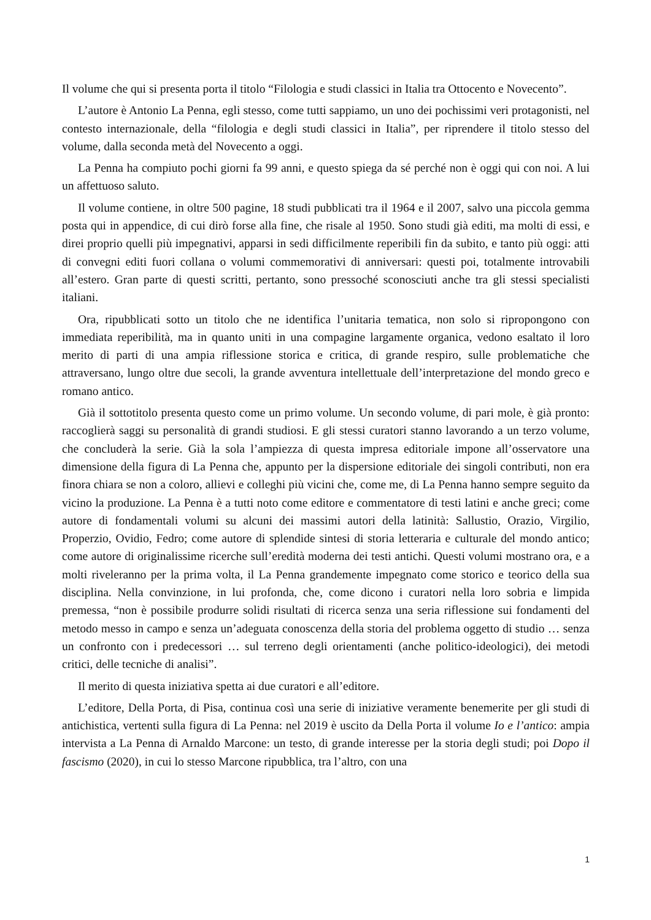Il volume che qui si presenta porta il titolo “Filologia e studi classici in Italia tra Ottocento e Novecento”.
L’autore è Antonio La Penna, egli stesso, come tutti sappiamo, un uno dei pochissimi veri protagonisti, nel contesto internazionale, della “filologia e degli studi classici in Italia”, per riprendere il titolo stesso del volume, dalla seconda metà del Novecento a oggi.
La Penna ha compiuto pochi giorni fa 99 anni, e questo spiega da sé perché non è oggi qui con noi. A lui un affettuoso saluto.
Il volume contiene, in oltre 500 pagine, 18 studi pubblicati tra il 1964 e il 2007, salvo una piccola gemma posta qui in appendice, di cui dirò forse alla fine, che risale al 1950. Sono studi già editi, ma molti di essi, e direi proprio quelli più impegnativi, apparsi in sedi difficilmente reperibili fin da subito, e tanto più oggi: atti di convegni editi fuori collana o volumi commemorativi di anniversari: questi poi, totalmente introvabili all’estero. Gran parte di questi scritti, pertanto, sono pressoché sconosciuti anche tra gli stessi specialisti italiani.
Ora, ripubblicati sotto un titolo che ne identifica l’unitaria tematica, non solo si ripropongono con immediata reperibilità, ma in quanto uniti in una compagine largamente organica, vedono esaltato il loro merito di parti di una ampia riflessione storica e critica, di grande respiro, sulle problematiche che attraversano, lungo oltre due secoli, la grande avventura intellettuale dell’interpretazione del mondo greco e romano antico.
Già il sottotitolo presenta questo come un primo volume. Un secondo volume, di pari mole, è già pronto: raccoglierà saggi su personalità di grandi studiosi. E gli stessi curatori stanno lavorando a un terzo volume, che concluderà la serie. Già la sola l’ampiezza di questa impresa editoriale impone all’osservatore una dimensione della figura di La Penna che, appunto per la dispersione editoriale dei singoli contributi, non era finora chiara se non a coloro, allievi e colleghi più vicini che, come me, di La Penna hanno sempre seguito da vicino la produzione. La Penna è a tutti noto come editore e commentatore di testi latini e anche greci; come autore di fondamentali volumi su alcuni dei massimi autori della latinità: Sallustio, Orazio, Virgilio, Properzio, Ovidio, Fedro; come autore di splendide sintesi di storia letteraria e culturale del mondo antico; come autore di originalissime ricerche sull’eredità moderna dei testi antichi. Questi volumi mostrano ora, e a molti riveleranno per la prima volta, il La Penna grandemente impegnato come storico e teorico della sua disciplina. Nella convinzione, in lui profonda, che, come dicono i curatori nella loro sobria e limpida premessa, “non è possibile produrre solidi risultati di ricerca senza una seria riflessione sui fondamenti del metodo messo in campo e senza un’adeguata conoscenza della storia del problema oggetto di studio … senza un confronto con i predecessori … sul terreno degli orientamenti (anche politico-ideologici), dei metodi critici, delle tecniche di analisi”.
Il merito di questa iniziativa spetta ai due curatori e all’editore.
L’editore, Della Porta, di Pisa, continua così una serie di iniziative veramente benemerite per gli studi di antichistica, vertenti sulla figura di La Penna: nel 2019 è uscito da Della Porta il volume Io e l’antico: ampia intervista a La Penna di Arnaldo Marcone: un testo, di grande interesse per la storia degli studi; poi Dopo il fascismo (2020), in cui lo stesso Marcone ripubblica, tra l’altro, con una
1